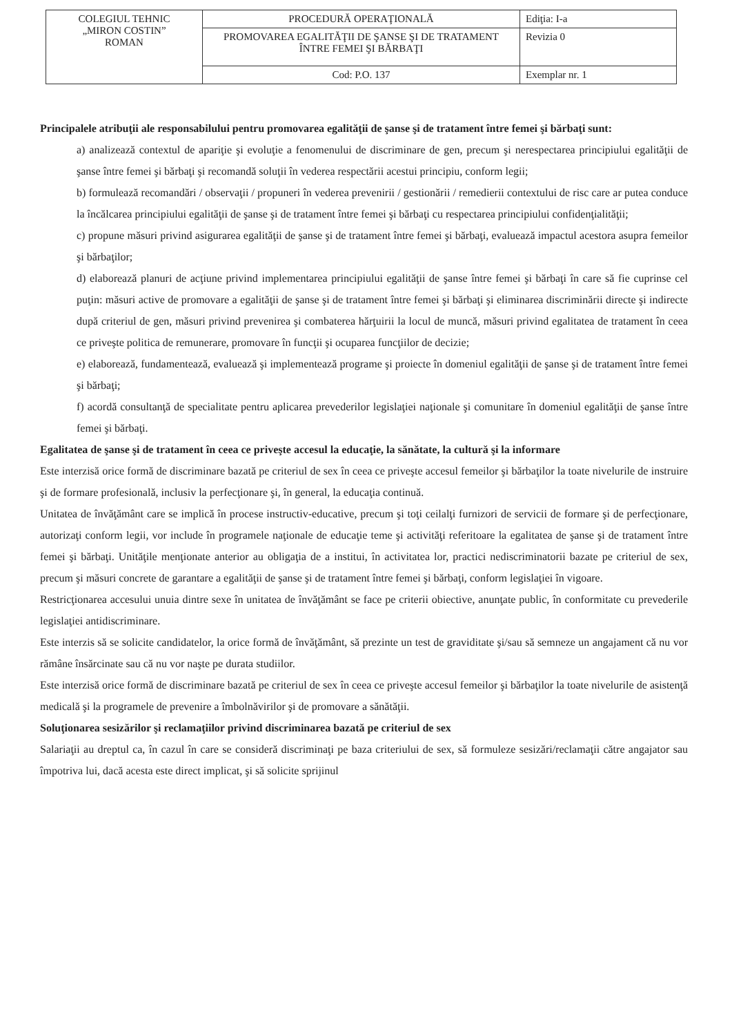| COLEGIUL TEHNIC „MIRON COSTIN” ROMAN | PROCEDURĂ OPERAŢIONALĂ | Ediţia: I-a |
| | PROMOVAREA EGALITĂŢII DE ŞANSE ŞI DE TRATAMENT ÎNTRE FEMEI ŞI BĂRBAŢI | Revizia 0 |
| | Cod: P.O. 137 | Exemplar nr. 1 |
Principalele atribuţii ale responsabilului pentru promovarea egalităţii de şanse şi de tratament între femei şi bărbaţi sunt:
a) analizează contextul de apariţie şi evoluţie a fenomenului de discriminare de gen, precum şi nerespectarea principiului egalităţii de şanse între femei şi bărbaţi şi recomandă soluţii în vederea respectării acestui principiu, conform legii;
b) formulează recomandări / observaţii / propuneri în vederea prevenirii / gestionării / remedierii contextului de risc care ar putea conduce la încălcarea principiului egalităţii de şanse şi de tratament între femei şi bărbaţi cu respectarea principiului confidenţialităţii;
c) propune măsuri privind asigurarea egalităţii de şanse şi de tratament între femei şi bărbaţi, evaluează impactul acestora asupra femeilor şi bărbaţilor;
d) elaborează planuri de acţiune privind implementarea principiului egalităţii de şanse între femei şi bărbaţi în care să fie cuprinse cel puţin: măsuri active de promovare a egalităţii de şanse şi de tratament între femei şi bărbaţi şi eliminarea discriminării directe şi indirecte după criteriul de gen, măsuri privind prevenirea şi combaterea hărţuirii la locul de muncă, măsuri privind egalitatea de tratament în ceea ce priveşte politica de remunerare, promovare în funcţii şi ocuparea funcţiilor de decizie;
e) elaborează, fundamentează, evaluează şi implementează programe şi proiecte în domeniul egalităţii de şanse şi de tratament între femei şi bărbaţi;
f) acordă consultanţă de specialitate pentru aplicarea prevederilor legislaţiei naţionale şi comunitare în domeniul egalităţii de şanse între femei şi bărbaţi.
Egalitatea de şanse şi de tratament în ceea ce priveşte accesul la educaţie, la sănătate, la cultură şi la informare
Este interzisă orice formă de discriminare bazată pe criteriul de sex în ceea ce priveşte accesul femeilor şi bărbaţilor la toate nivelurile de instruire şi de formare profesională, inclusiv la perfecţionare şi, în general, la educaţia continuă.
Unitatea de învăţământ care se implică în procese instructiv-educative, precum şi toţi ceilalţi furnizori de servicii de formare şi de perfecţionare, autorizaţi conform legii, vor include în programele naţionale de educaţie teme şi activităţi referitoare la egalitatea de şanse şi de tratament între femei şi bărbaţi. Unităţile menţionate anterior au obligaţia de a institui, în activitatea lor, practici nediscriminatorii bazate pe criteriul de sex, precum şi măsuri concrete de garantare a egalităţii de şanse şi de tratament între femei şi bărbaţi, conform legislaţiei în vigoare.
Restricţionarea accesului unuia dintre sexe în unitatea de învăţământ se face pe criterii obiective, anunţate public, în conformitate cu prevederile legislaţiei antidiscriminare.
Este interzis să se solicite candidatelor, la orice formă de învăţământ, să prezinte un test de graviditate şi/sau să semneze un angajament că nu vor rămâne însărcinate sau că nu vor naşte pe durata studiilor.
Este interzisă orice formă de discriminare bazată pe criteriul de sex în ceea ce priveşte accesul femeilor şi bărbaţilor la toate nivelurile de asistenţă medicală şi la programele de prevenire a îmbolnăvirilor şi de promovare a sănătăţii.
Soluţionarea sesizărilor şi reclamaţiilor privind discriminarea bazată pe criteriul de sex
Salariaţii au dreptul ca, în cazul în care se consideră discriminaţi pe baza criteriului de sex, să formuleze sesizări/reclamaţii către angajator sau împotriva lui, dacă acesta este direct implicat, şi să solicite sprijinul